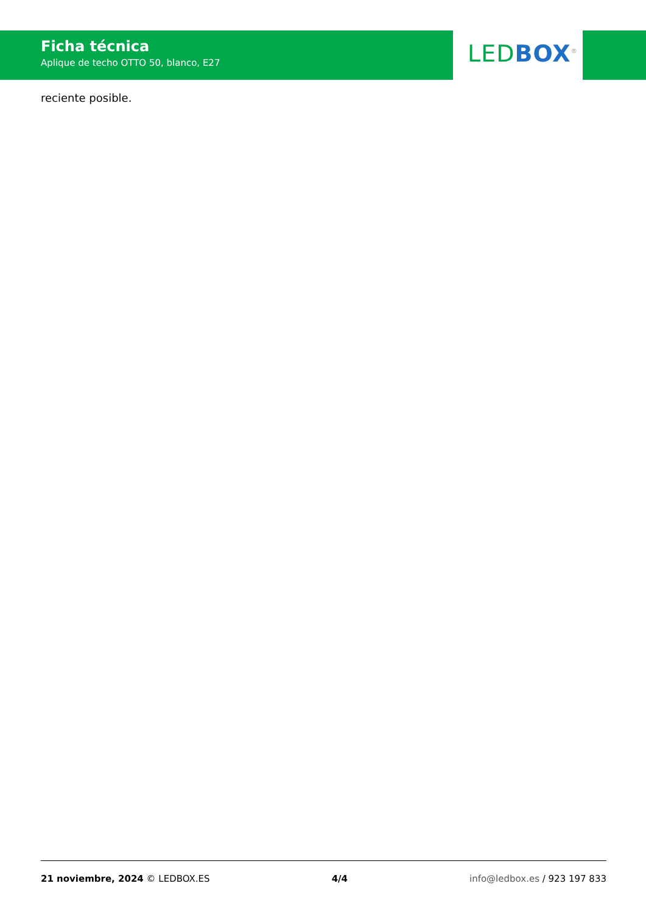Ficha técnica
Aplique de techo OTTO 50, blanco, E27
LED BOX<sup>®</sup>
reciente posible.
21 noviembre, 2024 © LEDBOX.ES 4/4 info@ledbox.es / 923 197 833